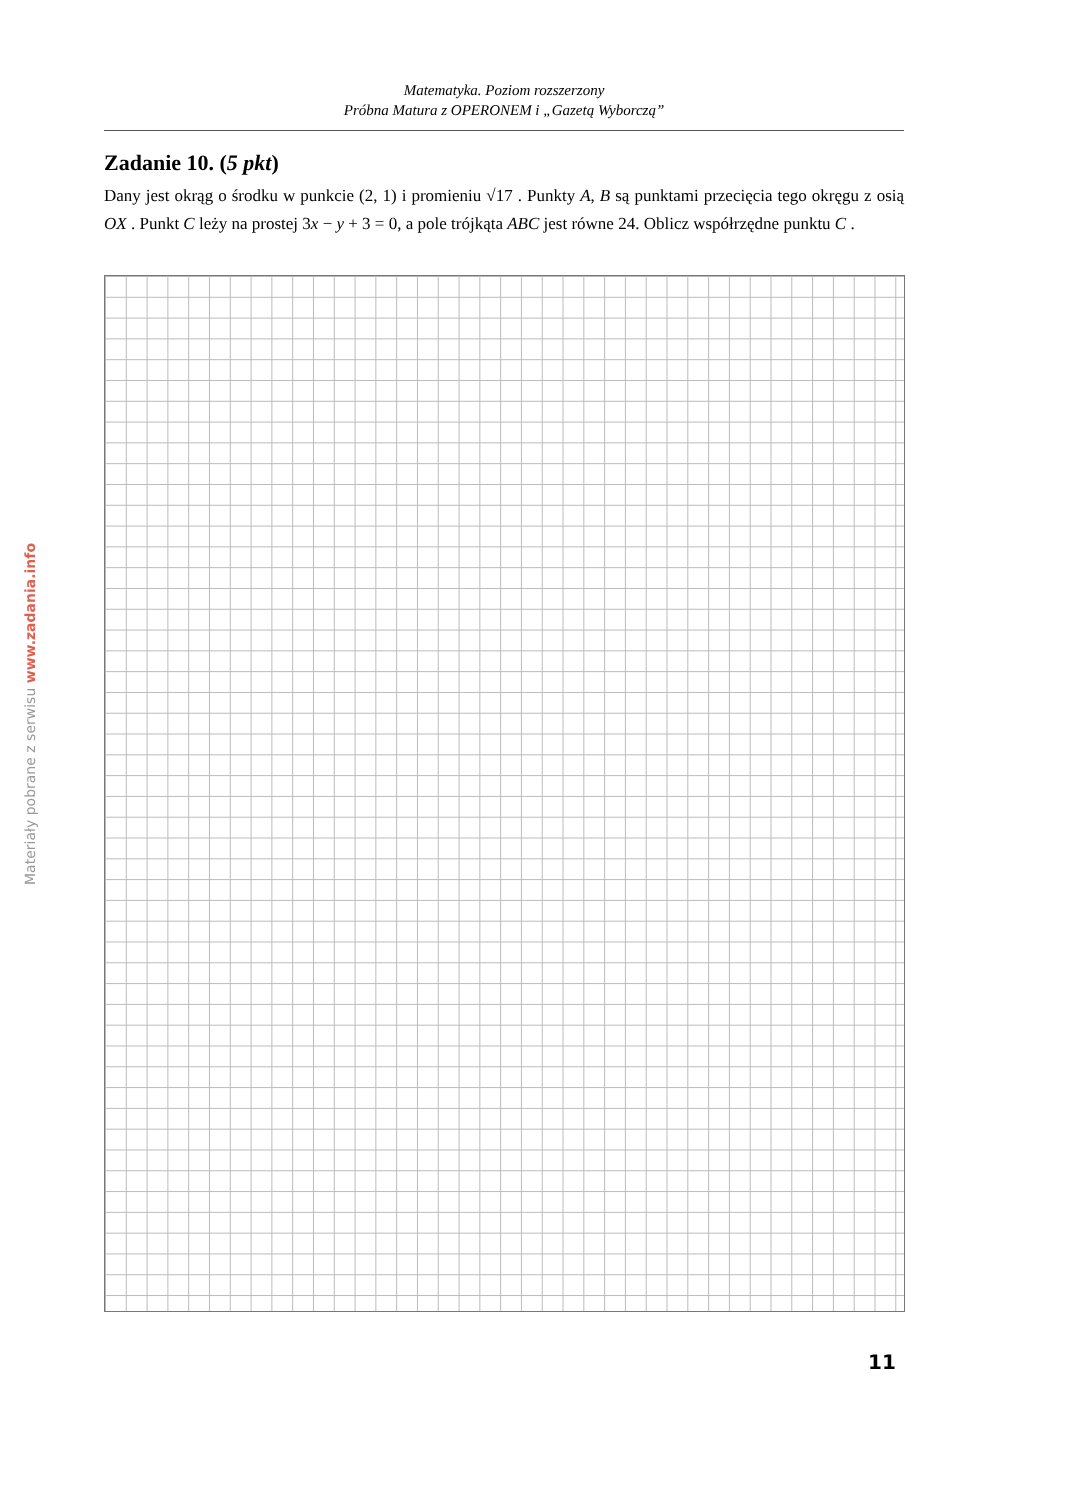Matematyka. Poziom rozszerzony
Próbna Matura z OPERONEM i „Gazetą Wyborczą”
Zadanie 10. (5 pkt)
Dany jest okrąg o środku w punkcie (2, 1) i promieniu √17 . Punkty A, B są punktami przecięcia tego okręgu z osią OX . Punkt C leży na prostej 3x − y + 3 = 0, a pole trójkąta ABC jest równe 24. Oblicz współrzędne punktu C .
Materiały pobrane z serwisu www.zadania.info
11